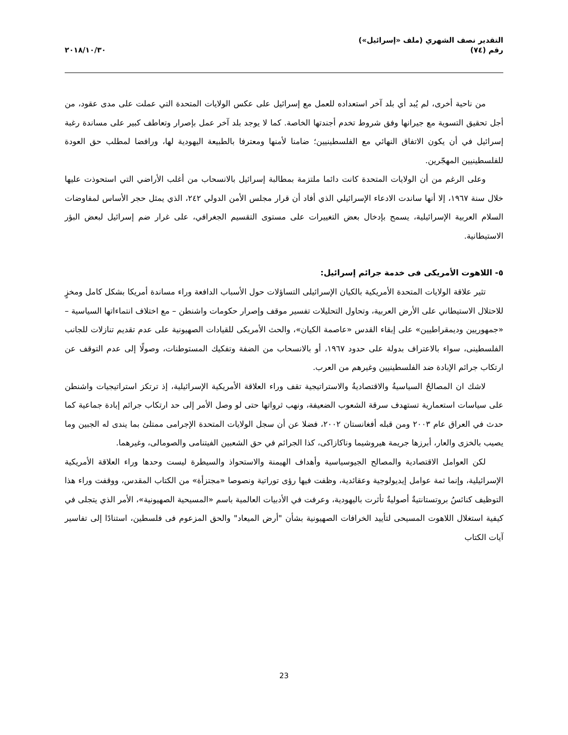التقدير نصف الشهري (ملف «إسرائيل»)
رقم (٧٤)
٢٠١٨/١٠/٣٠
من ناحية أخرى، لم يُبد أي بلد آخر استعداده للعمل مع إسرائيل على عكس الولايات المتحدة التي عملت على مدى عقود، من أجل تحقيق التسوية مع جيرانها وفق شروط تخدم أجندتها الخاصة. كما لا يوجد بلد آخر عمل بإصرار وتعاطف كبير على مساندة رغبة إسرائيل في أن يكون الاتفاق النهائي مع الفلسطينيين؛ ضامنا لأمنها ومعترفا بالطبيعة اليهودية لها، ورافضا لمطلب حق العودة للفلسطينيين المهجّرين.
وعلى الرغم من أن الولايات المتحدة كانت دائما ملتزمة بمطالبة إسرائيل بالانسحاب من أغلب الأراضي التي استحوذت عليها خلال سنة ١٩٦٧، إلا أنها ساندت الادعاء الإسرائيلي الذي أفاد أن قرار مجلس الأمن الدولي ٢٤٢، الذي يمثل حجر الأساس لمفاوضات السلام العربية الإسرائيلية، يسمح بإدخال بعض التغييرات على مستوى التقسيم الجغرافي، على غرار ضم إسرائيل لبعض البؤر الاستيطانية.
٥- اللاهوت الأمريكى فى خدمة جرائم إسرائيل:
تثير علاقة الولايات المتحدة الأمريكية بالكيان الإسرائيلى التساؤلات حول الأسباب الدافعة وراء مساندة أمريكا بشكل كامل ومخزٍ للاحتلال الاستيطاني على الأرض العربية، وتحاول التحليلات تفسير موقف وإصرار حكومات واشنطن – مع اختلاف انتماءاتها السياسية – «جمهوريين وديمقراطيين» على إبقاء القدس «عاصمة الكيان»، والحث الأمريكى للقيادات الصهيونية على عدم تقديم تنازلات للجانب الفلسطينى، سواء بالاعتراف بدولة على حدود ١٩٦٧، أو بالانسحاب من الضفة وتفكيك المستوطنات، وصولًا إلى عدم التوقف عن ارتكاب جرائم الإبادة ضد الفلسطينيين وغيرهم من العرب.
لاشك ان المصالحُ السياسيةُ والاقتصاديةُ والاستراتيجية تقف وراء العلاقة الأمريكية الإسرائيلية، إذ ترتكز استراتيجيات واشنطن على سياسات استعمارية تستهدف سرقة الشعوب الضعيفة، ونهب ثرواتها حتى لو وصل الأمر إلى حد ارتكاب جرائم إبادة جماعية كما حدث في العراق عام ٢٠٠٣ ومن قبله أفغانستان ٢٠٠٢، فضلا عن أن سجل الولايات المتحدة الإجرامى ممتلئ بما يندى له الجبين وما يصيب بالخزى والعار، أبرزها جريمة هيروشيما وناكازاكى، كذا الجرائم في حق الشعبين الفيتنامى والصومالى، وغيرهما.
لكن العوامل الاقتصادية والمصالح الجيوسياسية وأهداف الهيمنة والاستحواذ والسيطرة ليست وحدها وراء العلاقة الأمريكية الإسرائيلية، وإنما ثمة عوامل إيديولوجية وعقائدية، وظفت فيها رؤى توراتية ونصوصا «مجتزأة» من الكتاب المقدس، ووقفت وراء هذا التوظيف كنائسُ بروتستانتيةٌ أصوليةٌ تأثرت باليهودية، وعرفت في الأدبيات العالمية باسم «المسيحية الصهيونية»، الأمر الذي يتجلى في كيفية استغلال اللاهوت المسيحى لتأييد الخرافات الصهيونية بشأن "أرض الميعاد" والحق المزعوم فى فلسطين، استنادًا إلى تفاسير آيات الكتاب
23